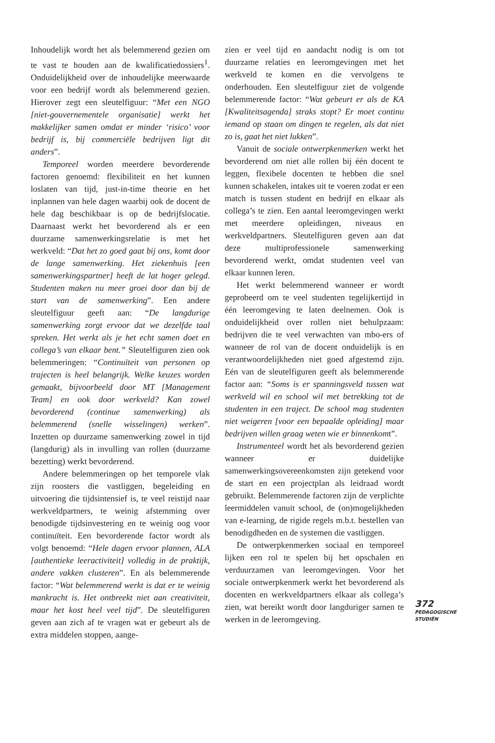Inhoudelijk wordt het als belemmerend gezien om te vast te houden aan de kwalificatiedossiers<sup>1</sup>. Onduidelijkheid over de inhoudelijke meerwaarde voor een bedrijf wordt als belemmerend gezien. Hierover zegt een sleutelfiguur: “Met een NGO [niet-gouvernementele organisatie] werkt het makkelijker samen omdat er minder ‘risico’ voor bedrijf is, bij commerciële bedrijven ligt dit anders”.
Temporeel worden meerdere bevorderende factoren genoemd: flexibiliteit en het kunnen loslaten van tijd, just-in-time theorie en het inplannen van hele dagen waarbij ook de docent de hele dag beschikbaar is op de bedrijfslocatie. Daarnaast werkt het bevorderend als er een duurzame samenwerkingsrelatie is met het werkveld: “Dat het zo goed gaat bij ons, komt door de lange samenwerking. Het ziekenhuis [een samenwerkingspartner] heeft de lat hoger gelegd. Studenten maken nu meer groei door dan bij de start van de samenwerking”. Een andere sleutelfiguur geeft aan: “De langdurige samenwerking zorgt ervoor dat we dezelfde taal spreken. Het werkt als je het echt samen doet en collega’s van elkaar bent.” Sleutelfiguren zien ook belemmeringen: “Continuïteit van personen op trajecten is heel belangrijk. Welke keuzes worden gemaakt, bijvoorbeeld door MT [Management Team] en ook door werkveld? Kan zowel bevorderend (continue samenwerking) als belemmerend (snelle wisselingen) werken”. Inzetten op duurzame samenwerking zowel in tijd (langdurig) als in invulling van rollen (duurzame bezetting) werkt bevorderend.
Andere belemmeringen op het temporele vlak zijn roosters die vastliggen, begeleiding en uitvoering die tijdsintensief is, te veel reistijd naar werkveldpartners, te weinig afstemming over benodigde tijdsinvestering en te weinig oog voor continuïteit. Een bevorderende factor wordt als volgt benoemd: “Hele dagen ervoor plannen, ALA [authentieke leeractiviteit] volledig in de praktijk, andere vakken clusteren”. En als belemmerende factor: “Wat belemmerend werkt is dat er te weinig mankracht is. Het ontbreekt niet aan creativiteit, maar het kost heel veel tijd”. De sleutelfiguren geven aan zich af te vragen wat er gebeurt als de extra middelen stoppen, aange-
zien er veel tijd en aandacht nodig is om tot duurzame relaties en leeromgevingen met het werkveld te komen en die vervolgens te onderhouden. Een sleutelfiguur ziet de volgende belemmerende factor: “Wat gebeurt er als de KA [Kwaliteitsagenda] straks stopt? Er moet continu iemand op staan om dingen te regelen, als dat niet zo is, gaat het niet lukken”.
Vanuit de sociale ontwerpkenmerken werkt het bevorderend om niet alle rollen bij één docent te leggen, flexibele docenten te hebben die snel kunnen schakelen, intakes uit te voeren zodat er een match is tussen student en bedrijf en elkaar als collega’s te zien. Een aantal leeromgevingen werkt met meerdere opleidingen, niveaus en werkveldpartners. Sleutelfiguren geven aan dat deze multiprofessionele samenwerking bevorderend werkt, omdat studenten veel van elkaar kunnen leren.
Het werkt belemmerend wanneer er wordt geprobeerd om te veel studenten tegelijkertijd in één leeromgeving te laten deelnemen. Ook is onduidelijkheid over rollen niet behulpzaam: bedrijven die te veel verwachten van mbo-ers of wanneer de rol van de docent onduidelijk is en verantwoordelijkheden niet goed afgestemd zijn. Eén van de sleutelfiguren geeft als belemmerende factor aan: “Soms is er spanningsveld tussen wat werkveld wil en school wil met betrekking tot de studenten in een traject. De school mag studenten niet weigeren [voor een bepaalde opleiding] maar bedrijven willen graag weten wie er binnenkomt”.
Instrumenteel wordt het als bevorderend gezien wanneer er duidelijke samenwerkingsovereenkomsten zijn getekend voor de start en een projectplan als leidraad wordt gebruikt. Belemmerende factoren zijn de verplichte leermiddelen vanuit school, de (on)mogelijkheden van e-learning, de rigide regels m.b.t. bestellen van benodigdheden en de systemen die vastliggen.
De ontwerpkenmerken sociaal en temporeel lijken een rol te spelen bij het opschalen en verduurzamen van leeromgevingen. Voor het sociale ontwerpkenmerk werkt het bevorderend als docenten en werkveldpartners elkaar als collega’s zien, wat bereikt wordt door langduriger samen te werken in de leeromgeving.
372
PEDAGOGISCHE
STUDIËN